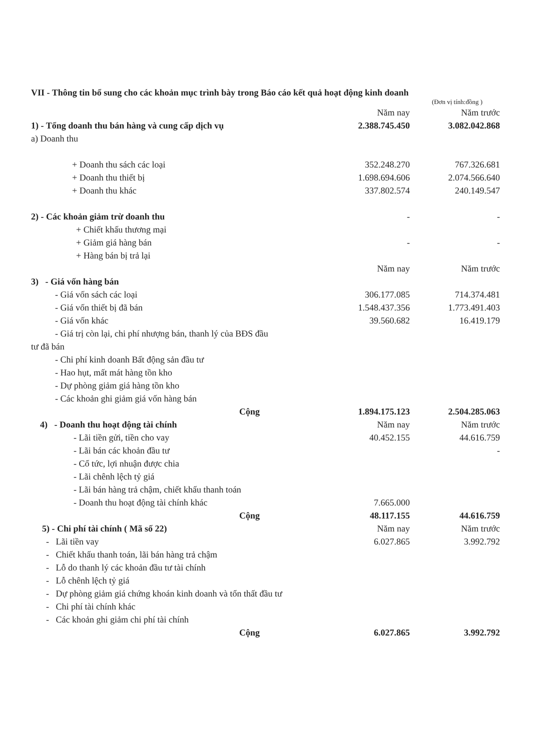VII - Thông tin bổ sung cho các khoản mục trình bày trong Báo cáo kết quả hoạt động kinh doanh
(Đơn vị tính:đồng )
| | Năm nay | Năm trước |
| 1) - Tổng doanh thu bán hàng và cung cấp dịch vụ | 2.388.745.450 | 3.082.042.868 |
| a) Doanh thu | | |
| + Doanh thu sách các loại | 352.248.270 | 767.326.681 |
| + Doanh thu thiết bị | 1.698.694.606 | 2.074.566.640 |
| + Doanh thu khác | 337.802.574 | 240.149.547 |
| 2) - Các khoản giảm trừ doanh thu | - | - |
| + Chiết khấu thương mại | | |
| + Giảm giá hàng bán | - | - |
| + Hàng bán bị trả lại | | |
| | Năm nay | Năm trước |
| 3) - Giá vốn hàng bán | | |
| - Giá vốn sách các loại | 306.177.085 | 714.374.481 |
| - Giá vốn thiết bị đã bán | 1.548.437.356 | 1.773.491.403 |
| - Giá vốn khác | 39.560.682 | 16.419.179 |
| - Giá trị còn lại, chi phí nhượng bán, thanh lý của BĐS đầu | | |
| tư đã bán | | |
| - Chi phí kinh doanh Bất động sản đầu tư | | |
| - Hao hụt, mất mát hàng tồn kho | | |
| - Dự phòng giảm giá hàng tồn kho | | |
| - Các khoản ghi giảm giá vốn hàng bán | | |
| Cộng | 1.894.175.123 | 2.504.285.063 |
| 4) - Doanh thu hoạt động tài chính | Năm nay | Năm trước |
| - Lãi tiền gửi, tiền cho vay | 40.452.155 | 44.616.759 |
| - Lãi bán các khoản đầu tư | | - |
| - Cổ tức, lợi nhuận được chia | | |
| - Lãi chênh lệch tỷ giá | | |
| - Lãi bán hàng trả chậm, chiết khấu thanh toán | | |
| - Doanh thu hoạt động tài chính khác | 7.665.000 | |
| Cộng | 48.117.155 | 44.616.759 |
| 5) - Chi phí tài chính ( Mã số 22) | Năm nay | Năm trước |
| - Lãi tiền vay | 6.027.865 | 3.992.792 |
| - Chiết khấu thanh toán, lãi bán hàng trả chậm | | |
| - Lỗ do thanh lý các khoản đầu tư tài chính | | |
| - Lỗ chênh lệch tỷ giá | | |
| - Dự phòng giảm giá chứng khoán kinh doanh và tổn thất đầu tư | | |
| - Chi phí tài chính khác | | |
| - Các khoản ghi giảm chi phí tài chính | | |
| Cộng | 6.027.865 | 3.992.792 |